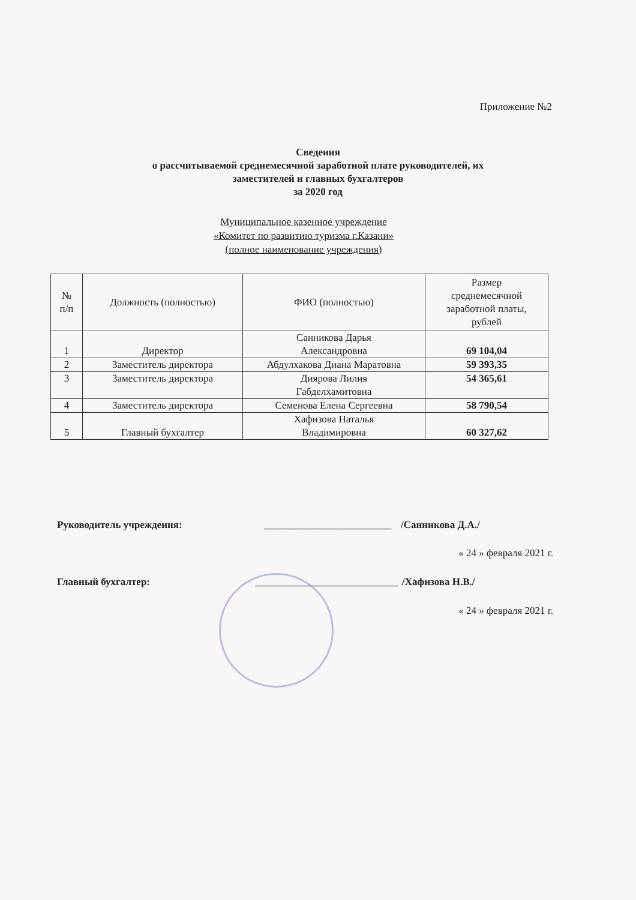Приложение №2
Сведения
о рассчитываемой среднемесячной заработной плате руководителей, их
заместителей и главных бухгалтеров
за 2020 год
Муниципальное казенное учреждение
«Комитет по развитию туризма г.Казани»
(полное наименование учреждения)
| № п/п | Должность (полностью) | ФИО (полностью) | Размер среднемесячной заработной платы, рублей |
| --- | --- | --- | --- |
| 1 | Директор | Санникова Дарья Александровна | 69 104,04 |
| 2 | Заместитель директора | Абдулхакова Диана Маратовна | 59 393,35 |
| 3 | Заместитель директора | Диярова Лилия Габделхамитовна | 54 365,61 |
| 4 | Заместитель директора | Семенова Елена Сергеевна | 58 790,54 |
| 5 | Главный бухгалтер | Хафизова Наталья Владимировна | 60 327,62 |
Руководитель учреждения: _________________________ /Санникова Д.А./
« 24 » февраля 2021 г.
Главный бухгалтер: ____________________________ /Хафизова Н.В./
« 24 » февраля 2021 г.